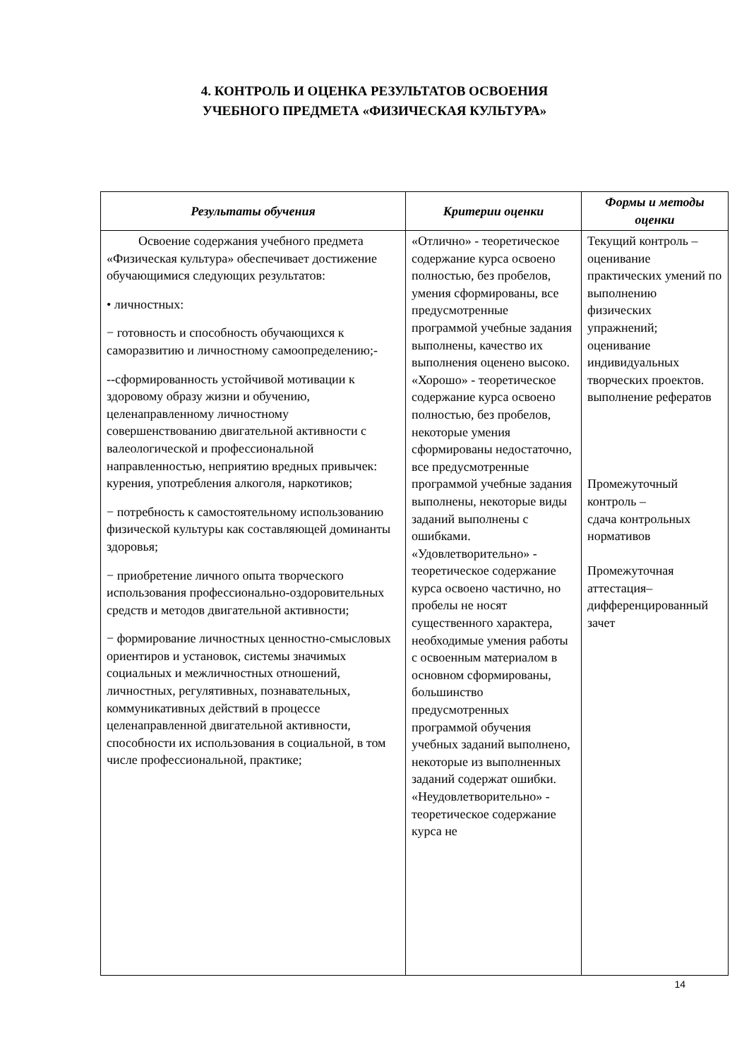4. КОНТРОЛЬ И ОЦЕНКА РЕЗУЛЬТАТОВ ОСВОЕНИЯ
УЧЕБНОГО ПРЕДМЕТА «ФИЗИЧЕСКАЯ КУЛЬТУРА»
| Результаты обучения | Критерии оценки | Формы и методы оценки |
| --- | --- | --- |
| Освоение содержания учебного предмета «Физическая культура» обеспечивает достижение обучающимися следующих результатов: • личностных: − готовность и способность обучающихся к саморазвитию и личностному самоопределению;- --сформированность устойчивой мотивации к здоровому образу жизни и обучению, целенаправленному личностному совершенствованию двигательной активности с валеологической и профессиональной направленностью, неприятию вредных привычек: курения, употребления алкоголя, наркотиков; − потребность к самостоятельному использованию физической культуры как составляющей доминанты здоровья; − приобретение личного опыта творческого использования профессионально-оздоровительных средств и методов двигательной активности; − формирование личностных ценностно-смысловых ориентиров и установок, системы значимых социальных и межличностных отношений, личностных, регулятивных, познавательных, коммуникативных действий в процессе целенаправленной двигательной активности, способности их использования в социальной, в том числе профессиональной, практике; | «Отлично» - теоретическое содержание курса освоено полностью, без пробелов, умения сформированы, все предусмотренные программой учебные задания выполнены, качество их выполнения оценено высоко. «Хорошо» - теоретическое содержание курса освоено полностью, без пробелов, некоторые умения сформированы недостаточно, все предусмотренные программой учебные задания выполнены, некоторые виды заданий выполнены с ошибками. «Удовлетворительно» - теоретическое содержание курса освоено частично, но пробелы не носят существенного характера, необходимые умения работы с освоенным материалом в основном сформированы, большинство предусмотренных программой обучения учебных заданий выполнено, некоторые из выполненных заданий содержат ошибки. «Неудовлетворительно» - теоретическое содержание курса не | Текущий контроль – оценивание практических умений по выполнению физических упражнений; оценивание индивидуальных творческих проектов. выполнение рефератов Промежуточный контроль – сдача контрольных нормативов Промежуточная аттестация– дифференцированный зачет |
14